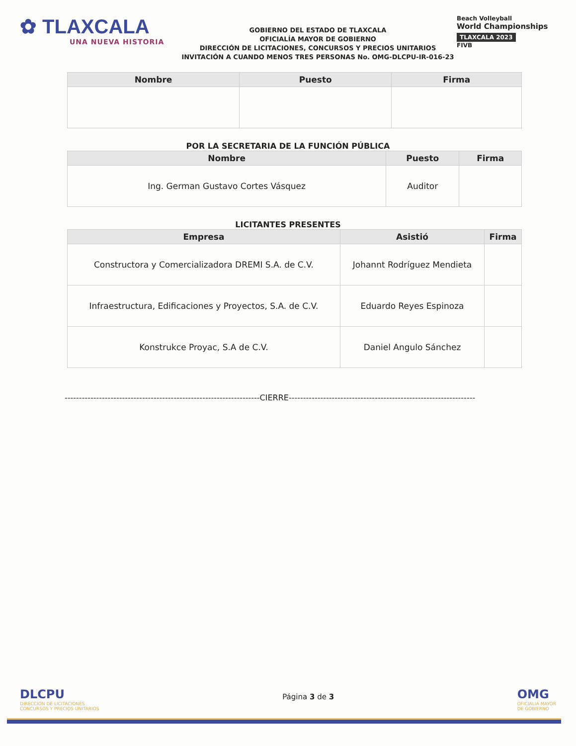✿ TLAXCALA
UNA NUEVA HISTORIA
GOBIERNO DEL ESTADO DE TLAXCALA
OFICIALÍA MAYOR DE GOBIERNO
DIRECCIÓN DE LICITACIONES, CONCURSOS Y PRECIOS UNITARIOS
INVITACIÓN A CUANDO MENOS TRES PERSONAS No. OMG-DLCPU-IR-016-23
Beach Volleyball
World Championships
TLAXCALA 2023
FIVB
| Nombre | Puesto | Firma |
| --- | --- | --- |
POR LA SECRETARIA DE LA FUNCIÓN PÚBLICA
| Nombre | Puesto | Firma |
| --- | --- | --- |
| Ing. German Gustavo Cortes Vásquez | Auditor | |
LICITANTES PRESENTES
| Empresa | Asistió | Firma |
| --- | --- | --- |
| Constructora y Comercializadora DREMI S.A. de C.V. | Johannt Rodríguez Mendieta | |
| Infraestructura, Edificaciones y Proyectos, S.A. de C.V. | Eduardo Reyes Espinoza | |
| Konstrukce Proyac, S.A de C.V. | Daniel Angulo Sánchez | |
--------------------------------------------------------------------CIERRE-----------------------------------------------------------------
DLCPU
DIRECCION DE LICITACIONES
CONCURSOS Y PRECIOS UNITARIOS
Página 3 de 3
OMG
OFICIALIA MAYOR
DE GOBIERNO